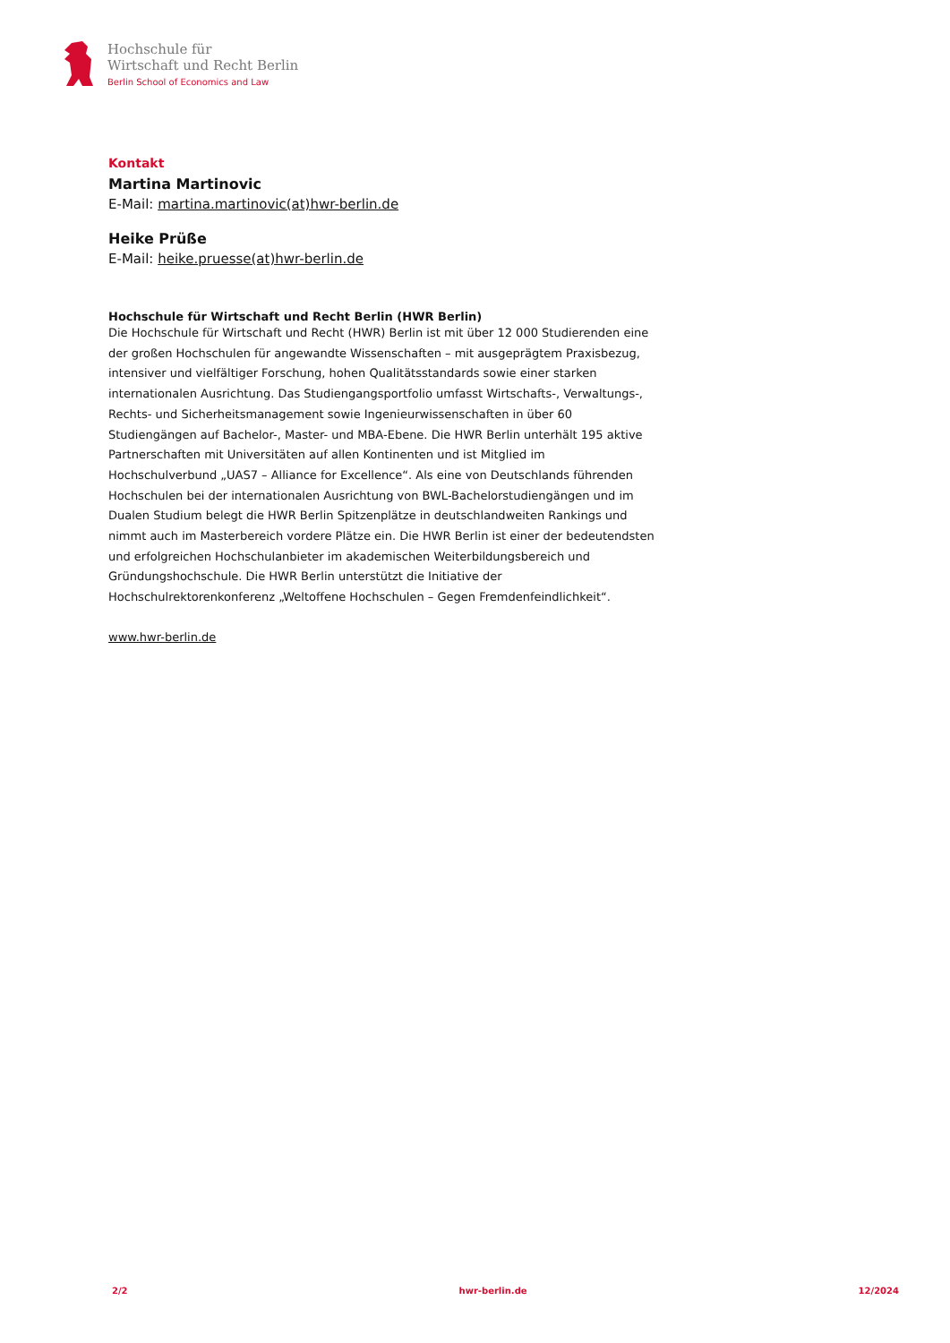Hochschule für
Wirtschaft und Recht Berlin
Berlin School of Economics and Law
Kontakt
Martina Martinovic
E-Mail: martina.martinovic(at)hwr-berlin.de
Heike Prüße
E-Mail: heike.pruesse(at)hwr-berlin.de
Hochschule für Wirtschaft und Recht Berlin (HWR Berlin)
Die Hochschule für Wirtschaft und Recht (HWR) Berlin ist mit über 12 000 Studierenden eine der großen Hochschulen für angewandte Wissenschaften – mit ausgeprägtem Praxisbezug, intensiver und vielfältiger Forschung, hohen Qualitätsstandards sowie einer starken internationalen Ausrichtung. Das Studiengangsportfolio umfasst Wirtschafts-, Verwaltungs-, Rechts- und Sicherheitsmanagement sowie Ingenieurwissenschaften in über 60 Studiengängen auf Bachelor-, Master- und MBA-Ebene. Die HWR Berlin unterhält 195 aktive Partnerschaften mit Universitäten auf allen Kontinenten und ist Mitglied im Hochschulverbund „UAS7 – Alliance for Excellence“. Als eine von Deutschlands führenden Hochschulen bei der internationalen Ausrichtung von BWL-Bachelorstudiengängen und im Dualen Studium belegt die HWR Berlin Spitzenplätze in deutschlandweiten Rankings und nimmt auch im Masterbereich vordere Plätze ein. Die HWR Berlin ist einer der bedeutendsten und erfolgreichen Hochschulanbieter im akademischen Weiterbildungsbereich und Gründungshochschule. Die HWR Berlin unterstützt die Initiative der Hochschulrektorenkonferenz „Weltoffene Hochschulen – Gegen Fremdenfeindlichkeit“.
www.hwr-berlin.de
2/2 hwr-berlin.de 12/2024